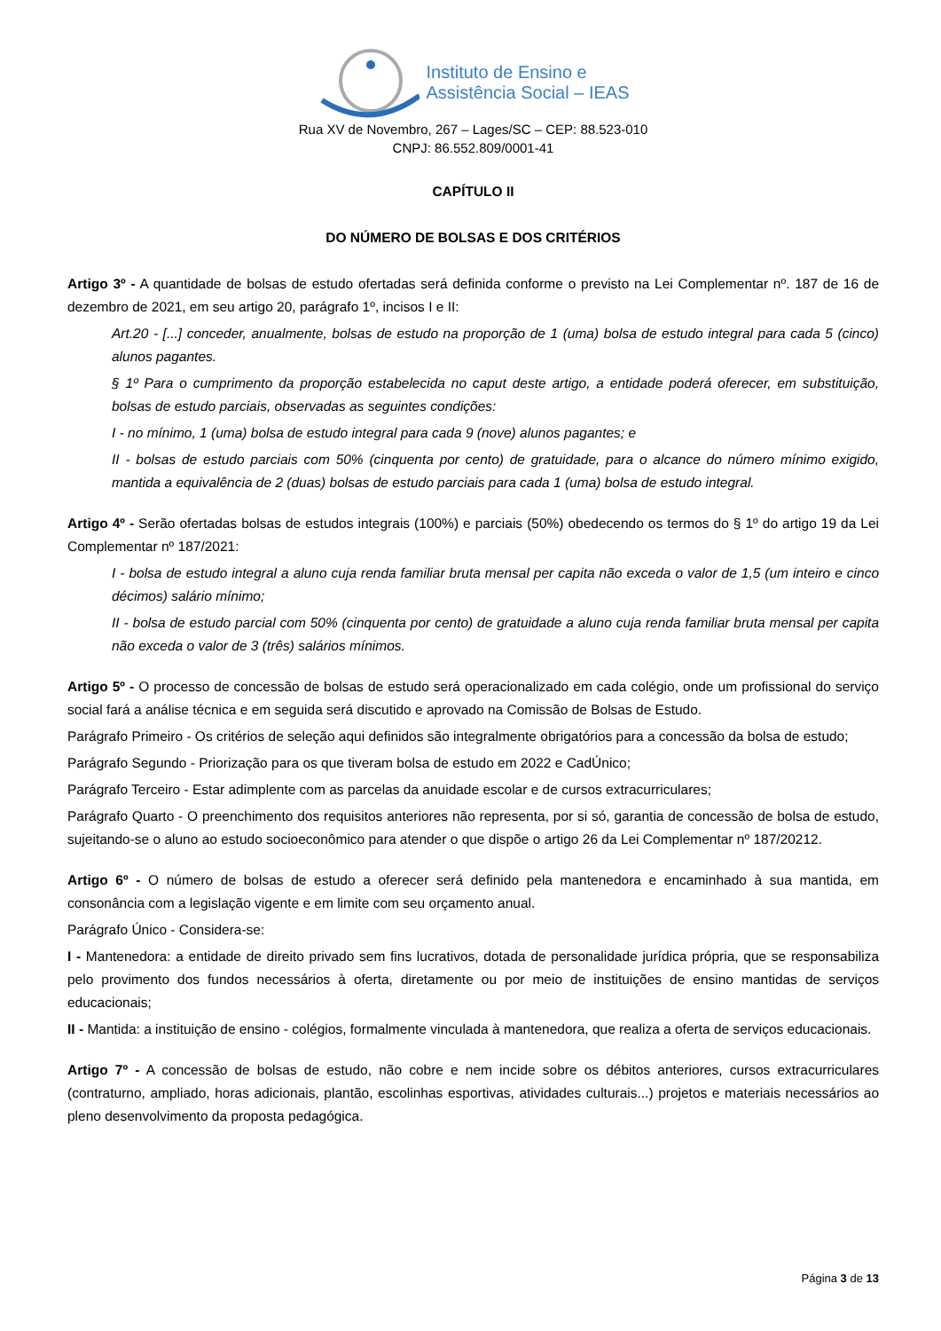Instituto de Ensino e
Assistência Social – IEAS
Rua XV de Novembro, 267 – Lages/SC – CEP: 88.523-010
CNPJ: 86.552.809/0001-41
CAPÍTULO II
DO NÚMERO DE BOLSAS E DOS CRITÉRIOS
Artigo 3º - A quantidade de bolsas de estudo ofertadas será definida conforme o previsto na Lei Complementar nº. 187 de 16 de dezembro de 2021, em seu artigo 20, parágrafo 1º, incisos I e II:
Art.20 - [...] conceder, anualmente, bolsas de estudo na proporção de 1 (uma) bolsa de estudo integral para cada 5 (cinco) alunos pagantes.
§ 1º Para o cumprimento da proporção estabelecida no caput deste artigo, a entidade poderá oferecer, em substituição, bolsas de estudo parciais, observadas as seguintes condições:
I - no mínimo, 1 (uma) bolsa de estudo integral para cada 9 (nove) alunos pagantes; e
II - bolsas de estudo parciais com 50% (cinquenta por cento) de gratuidade, para o alcance do número mínimo exigido, mantida a equivalência de 2 (duas) bolsas de estudo parciais para cada 1 (uma) bolsa de estudo integral.
Artigo 4º - Serão ofertadas bolsas de estudos integrais (100%) e parciais (50%) obedecendo os termos do § 1º do artigo 19 da Lei Complementar nº 187/2021:
I - bolsa de estudo integral a aluno cuja renda familiar bruta mensal per capita não exceda o valor de 1,5 (um inteiro e cinco décimos) salário mínimo;
II - bolsa de estudo parcial com 50% (cinquenta por cento) de gratuidade a aluno cuja renda familiar bruta mensal per capita não exceda o valor de 3 (três) salários mínimos.
Artigo 5º - O processo de concessão de bolsas de estudo será operacionalizado em cada colégio, onde um profissional do serviço social fará a análise técnica e em seguida será discutido e aprovado na Comissão de Bolsas de Estudo.
Parágrafo Primeiro - Os critérios de seleção aqui definidos são integralmente obrigatórios para a concessão da bolsa de estudo;
Parágrafo Segundo - Priorização para os que tiveram bolsa de estudo em 2022 e CadÚnico;
Parágrafo Terceiro - Estar adimplente com as parcelas da anuidade escolar e de cursos extracurriculares;
Parágrafo Quarto - O preenchimento dos requisitos anteriores não representa, por si só, garantia de concessão de bolsa de estudo, sujeitando-se o aluno ao estudo socioeconômico para atender o que dispõe o artigo 26 da Lei Complementar nº 187/20212.
Artigo 6º - O número de bolsas de estudo a oferecer será definido pela mantenedora e encaminhado à sua mantida, em consonância com a legislação vigente e em limite com seu orçamento anual.
Parágrafo Único - Considera-se:
I - Mantenedora: a entidade de direito privado sem fins lucrativos, dotada de personalidade jurídica própria, que se responsabiliza pelo provimento dos fundos necessários à oferta, diretamente ou por meio de instituições de ensino mantidas de serviços educacionais;
II - Mantida: a instituição de ensino - colégios, formalmente vinculada à mantenedora, que realiza a oferta de serviços educacionais.
Artigo 7º - A concessão de bolsas de estudo, não cobre e nem incide sobre os débitos anteriores, cursos extracurriculares (contraturno, ampliado, horas adicionais, plantão, escolinhas esportivas, atividades culturais...) projetos e materiais necessários ao pleno desenvolvimento da proposta pedagógica.
Página 3 de 13